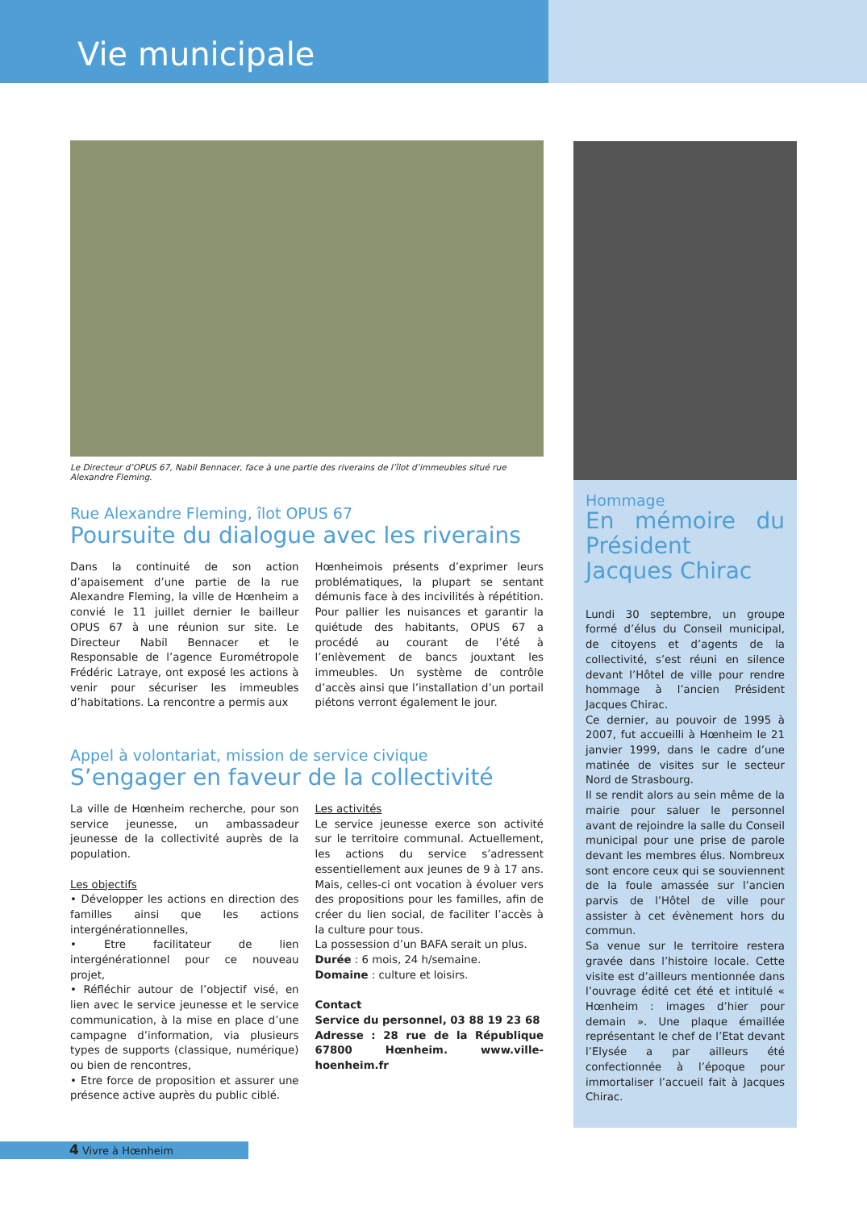Vie municipale
Le Directeur d’OPUS 67, Nabil Bennacer, face à une partie des riverains de l’îlot d’immeubles situé rue Alexandre Fleming.
Rue Alexandre Fleming, îlot OPUS 67
Poursuite du dialogue avec les riverains
Dans la continuité de son action d’apaisement d’une partie de la rue Alexandre Fleming, la ville de Hœnheim a convié le 11 juillet dernier le bailleur OPUS 67 à une réunion sur site. Le Directeur Nabil Bennacer et le Responsable de l’agence Eurométropole Frédéric Latraye, ont exposé les actions à venir pour sécuriser les immeubles d’habitations. La rencontre a permis aux
Hœnheimois présents d’exprimer leurs problématiques, la plupart se sentant démunis face à des incivilités à répétition. Pour pallier les nuisances et garantir la quiétude des habitants, OPUS 67 a procédé au courant de l’été à l’enlèvement de bancs jouxtant les immeubles. Un système de contrôle d’accès ainsi que l’installation d’un portail piétons verront également le jour.
Appel à volontariat, mission de service civique
S’engager en faveur de la collectivité
La ville de Hœnheim recherche, pour son service jeunesse, un ambassadeur jeunesse de la collectivité auprès de la population.
Les objectifs
• Développer les actions en direction des familles ainsi que les actions intergénérationnelles,
• Etre facilitateur de lien intergénérationnel pour ce nouveau projet,
• Réfléchir autour de l’objectif visé, en lien avec le service jeunesse et le service communication, à la mise en place d’une campagne d’information, via plusieurs types de supports (classique, numérique) ou bien de rencontres,
• Etre force de proposition et assurer une présence active auprès du public ciblé.
Les activités
Le service jeunesse exerce son activité sur le territoire communal. Actuellement, les actions du service s’adressent essentiellement aux jeunes de 9 à 17 ans. Mais, celles-ci ont vocation à évoluer vers des propositions pour les familles, afin de créer du lien social, de faciliter l’accès à la culture pour tous.
La possession d’un BAFA serait un plus.
Durée : 6 mois, 24 h/semaine.
Domaine : culture et loisirs.
Contact
Service du personnel, 03 88 19 23 68
Adresse : 28 rue de la République 67800 Hœnheim. www.ville-hoenheim.fr
Hommage
En mémoire du Président Jacques Chirac
Lundi 30 septembre, un groupe formé d’élus du Conseil municipal, de citoyens et d’agents de la collectivité, s’est réuni en silence devant l’Hôtel de ville pour rendre hommage à l’ancien Président Jacques Chirac.
Ce dernier, au pouvoir de 1995 à 2007, fut accueilli à Hœnheim le 21 janvier 1999, dans le cadre d’une matinée de visites sur le secteur Nord de Strasbourg.
Il se rendit alors au sein même de la mairie pour saluer le personnel avant de rejoindre la salle du Conseil municipal pour une prise de parole devant les membres élus. Nombreux sont encore ceux qui se souviennent de la foule amassée sur l’ancien parvis de l’Hôtel de ville pour assister à cet évènement hors du commun.
Sa venue sur le territoire restera gravée dans l’histoire locale. Cette visite est d’ailleurs mentionnée dans l’ouvrage édité cet été et intitulé « Hœnheim : images d’hier pour demain ». Une plaque émaillée représentant le chef de l’Etat devant l’Elysée a par ailleurs été confectionnée à l’époque pour immortaliser l’accueil fait à Jacques Chirac.
4 Vivre à Hœnheim